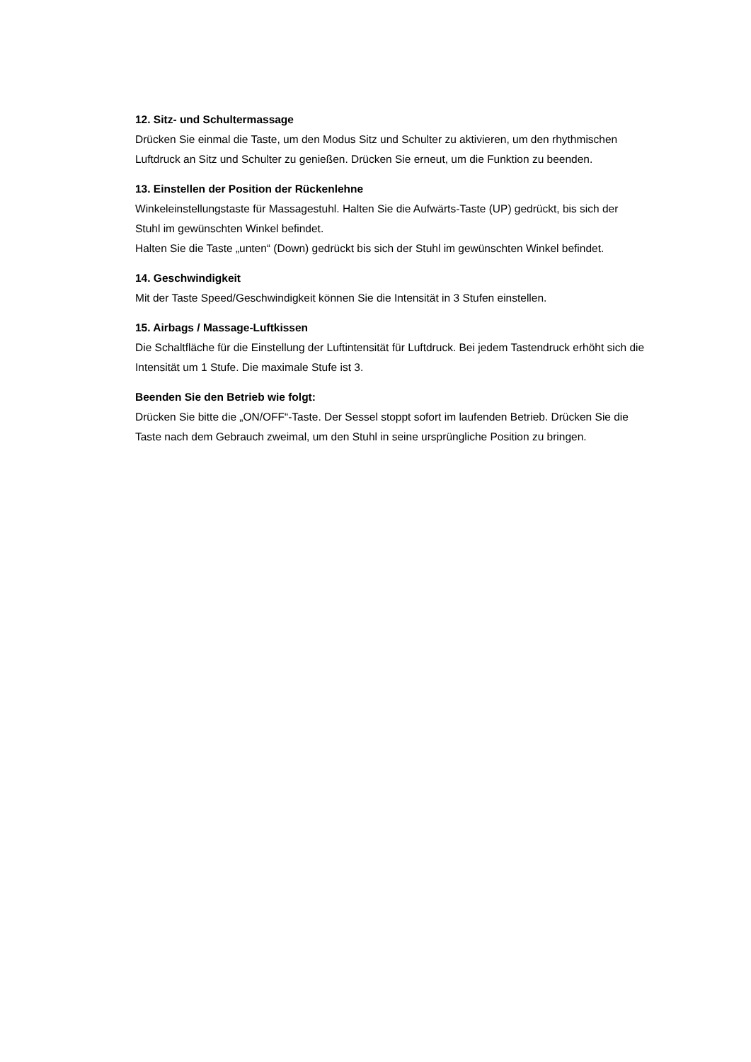12. Sitz- und Schultermassage
Drücken Sie einmal die Taste, um den Modus Sitz und Schulter zu aktivieren, um den rhythmischen Luftdruck an Sitz und Schulter zu genießen. Drücken Sie erneut, um die Funktion zu beenden.
13. Einstellen der Position der Rückenlehne
Winkeleinstellungstaste für Massagestuhl. Halten Sie die Aufwärts-Taste (UP) gedrückt, bis sich der Stuhl im gewünschten Winkel befindet.
Halten Sie die Taste „unten“ (Down) gedrückt bis sich der Stuhl im gewünschten Winkel befindet.
14. Geschwindigkeit
Mit der Taste Speed/Geschwindigkeit können Sie die Intensität in 3 Stufen einstellen.
15. Airbags / Massage-Luftkissen
Die Schaltfläche für die Einstellung der Luftintensität für Luftdruck. Bei jedem Tastendruck erhöht sich die Intensität um 1 Stufe. Die maximale Stufe ist 3.
Beenden Sie den Betrieb wie folgt:
Drücken Sie bitte die „ON/OFF“-Taste. Der Sessel stoppt sofort im laufenden Betrieb. Drücken Sie die Taste nach dem Gebrauch zweimal, um den Stuhl in seine ursprüngliche Position zu bringen.